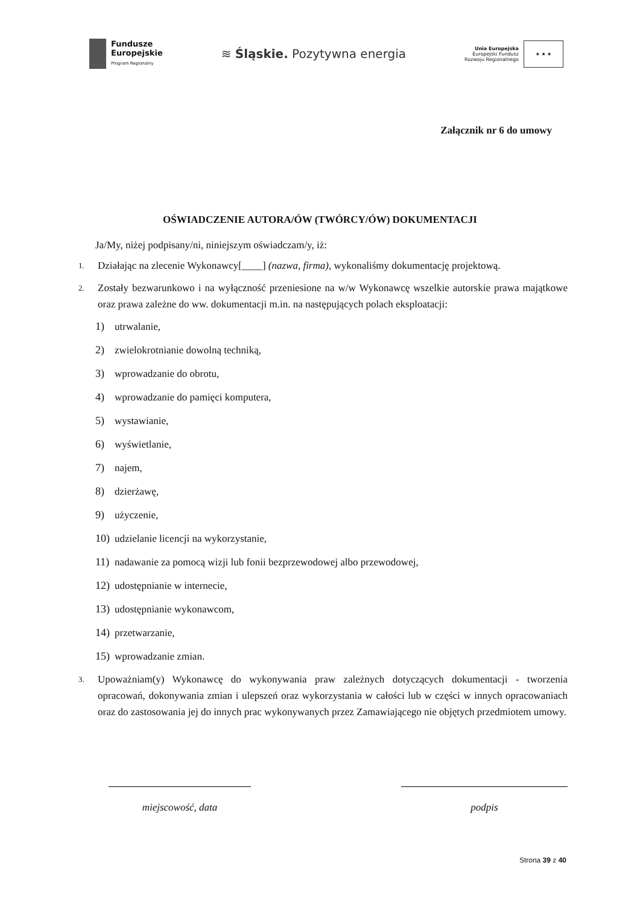Fundusze
Europejskie
Program Regionalny
≋ Śląskie. Pozytywna energia
Unia Europejska
Europejski Fundusz
Rozwoju Regionalnego
★ ★ ★
Załącznik nr 6 do umowy
OŚWIADCZENIE AUTORA/ÓW (TWÓRCY/ÓW) DOKUMENTACJI
Ja/My, niżej podpisany/ni, niniejszym oświadczam/y, iż:
1. Działając na zlecenie Wykonawcy[____] (nazwa, firma), wykonaliśmy dokumentację projektową.
2. Zostały bezwarunkowo i na wyłączność przeniesione na w/w Wykonawcę wszelkie autorskie prawa majątkowe oraz prawa zależne do ww. dokumentacji m.in. na następujących polach eksploatacji:
1) utrwalanie,
2) zwielokrotnianie dowolną techniką,
3) wprowadzanie do obrotu,
4) wprowadzanie do pamięci komputera,
5) wystawianie,
6) wyświetlanie,
7) najem,
8) dzierżawę,
9) użyczenie,
10) udzielanie licencji na wykorzystanie,
11) nadawanie za pomocą wizji lub fonii bezprzewodowej albo przewodowej,
12) udostępnianie w internecie,
13) udostępnianie wykonawcom,
14) przetwarzanie,
15) wprowadzanie zmian.
3. Upoważniam(y) Wykonawcę do wykonywania praw zależnych dotyczących dokumentacji - tworzenia opracowań, dokonywania zmian i ulepszeń oraz wykorzystania w całości lub w części w innych opracowaniach oraz do zastosowania jej do innych prac wykonywanych przez Zamawiającego nie objętych przedmiotem umowy.
miejscowość, data podpis
Strona 39 z 40